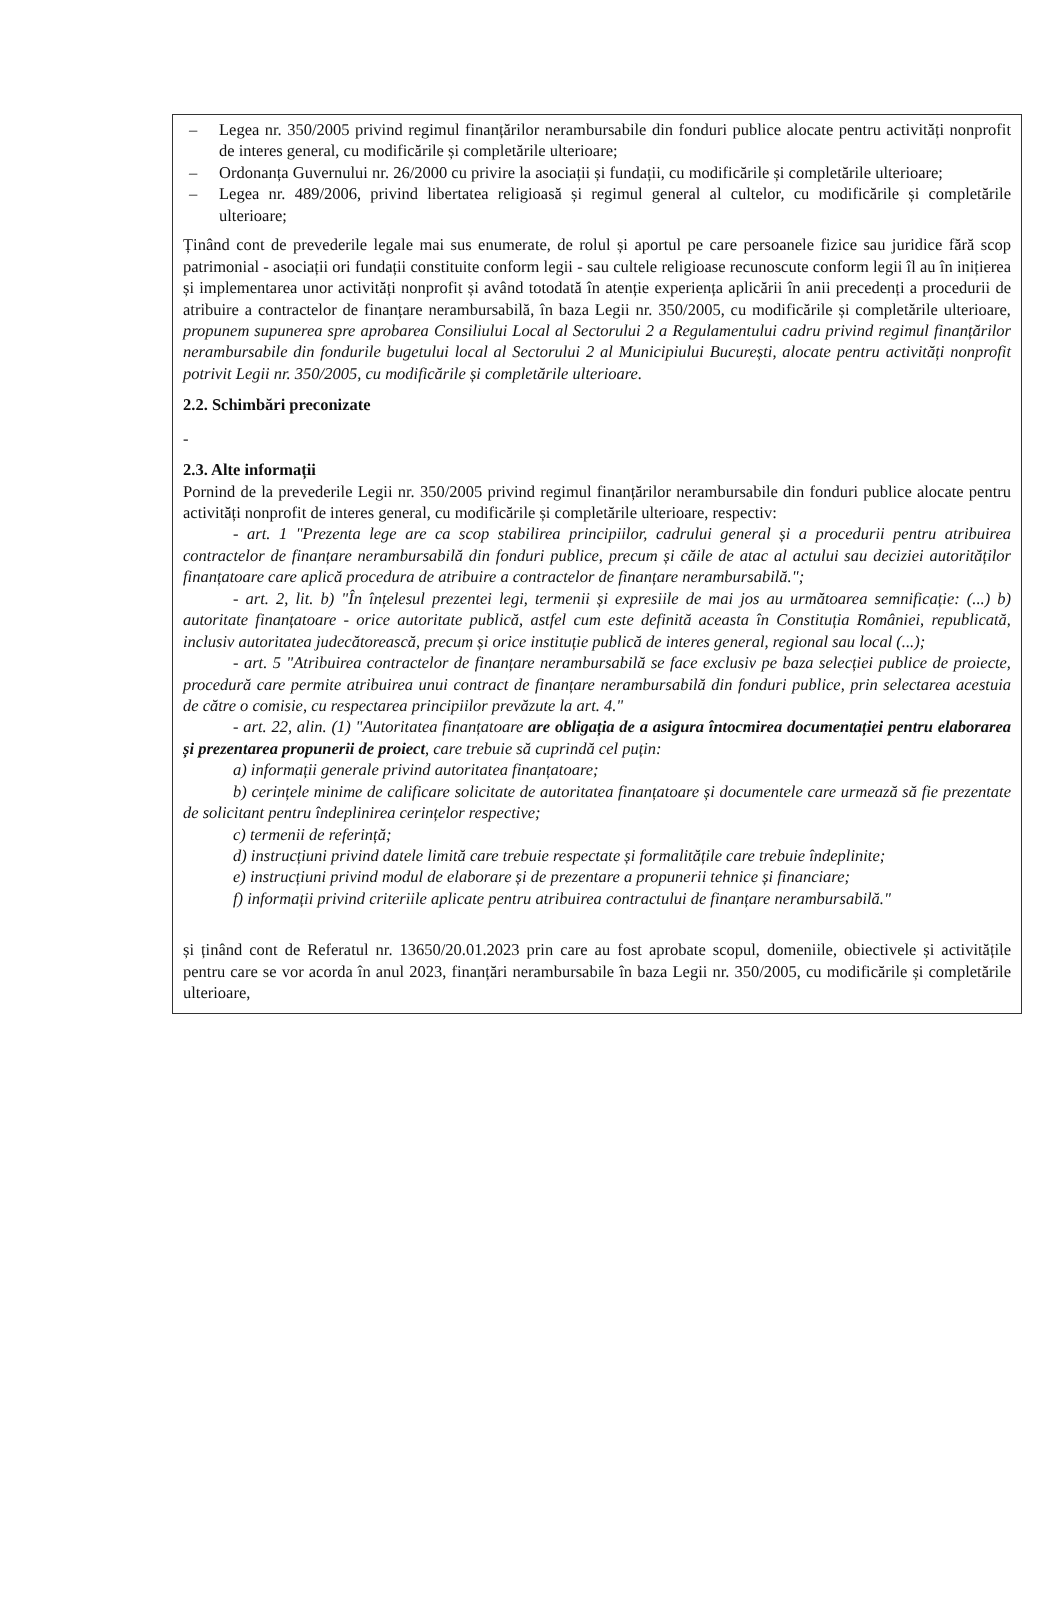– Legea nr. 350/2005 privind regimul finanțărilor nerambursabile din fonduri publice alocate pentru activități nonprofit de interes general, cu modificările și completările ulterioare;
– Ordonanța Guvernului nr. 26/2000 cu privire la asociații și fundații, cu modificările și completările ulterioare;
– Legea nr. 489/2006, privind libertatea religioasă și regimul general al cultelor, cu modificările și completările ulterioare;
Ținând cont de prevederile legale mai sus enumerate, de rolul și aportul pe care persoanele fizice sau juridice fără scop patrimonial - asociații ori fundații constituite conform legii - sau cultele religioase recunoscute conform legii îl au în inițierea și implementarea unor activități nonprofit și având totodată în atenție experiența aplicării în anii precedenți a procedurii de atribuire a contractelor de finanțare nerambursabilă, în baza Legii nr. 350/2005, cu modificările și completările ulterioare, propunem supunerea spre aprobarea Consiliului Local al Sectorului 2 a Regulamentului cadru privind regimul finanțărilor nerambursabile din fondurile bugetului local al Sectorului 2 al Municipiului București, alocate pentru activități nonprofit potrivit Legii nr. 350/2005, cu modificările și completările ulterioare.
2.2. Schimbări preconizate
-
2.3. Alte informații
Pornind de la prevederile Legii nr. 350/2005 privind regimul finanțărilor nerambursabile din fonduri publice alocate pentru activități nonprofit de interes general, cu modificările și completările ulterioare, respectiv:
- art. 1 "Prezenta lege are ca scop stabilirea principiilor, cadrului general și a procedurii pentru atribuirea contractelor de finanțare nerambursabilă din fonduri publice, precum și căile de atac al actului sau deciziei autorităților finanțatoare care aplică procedura de atribuire a contractelor de finanțare nerambursabilă.";
- art. 2, lit. b) "În înțelesul prezentei legi, termenii și expresiile de mai jos au următoarea semnificație: (...) b) autoritate finanțatoare - orice autoritate publică, astfel cum este definită aceasta în Constituția României, republicată, inclusiv autoritatea judecătorească, precum și orice instituție publică de interes general, regional sau local (...);
- art. 5 "Atribuirea contractelor de finanțare nerambursabilă se face exclusiv pe baza selecției publice de proiecte, procedură care permite atribuirea unui contract de finanțare nerambursabilă din fonduri publice, prin selectarea acestuia de către o comisie, cu respectarea principiilor prevăzute la art. 4."
- art. 22, alin. (1) "Autoritatea finanțatoare are obligația de a asigura întocmirea documentației pentru elaborarea și prezentarea propunerii de proiect, care trebuie să cuprindă cel puțin:
a) informații generale privind autoritatea finanțatoare;
b) cerințele minime de calificare solicitate de autoritatea finanțatoare și documentele care urmează să fie prezentate de solicitant pentru îndeplinirea cerințelor respective;
c) termenii de referință;
d) instrucțiuni privind datele limită care trebuie respectate și formalitățile care trebuie îndeplinite;
e) instrucțiuni privind modul de elaborare și de prezentare a propunerii tehnice și financiare;
f) informații privind criteriile aplicate pentru atribuirea contractului de finanțare nerambursabilă."
și ținând cont de Referatul nr. 13650/20.01.2023 prin care au fost aprobate scopul, domeniile, obiectivele și activitățile pentru care se vor acorda în anul 2023, finanțări nerambursabile în baza Legii nr. 350/2005, cu modificările și completările ulterioare,